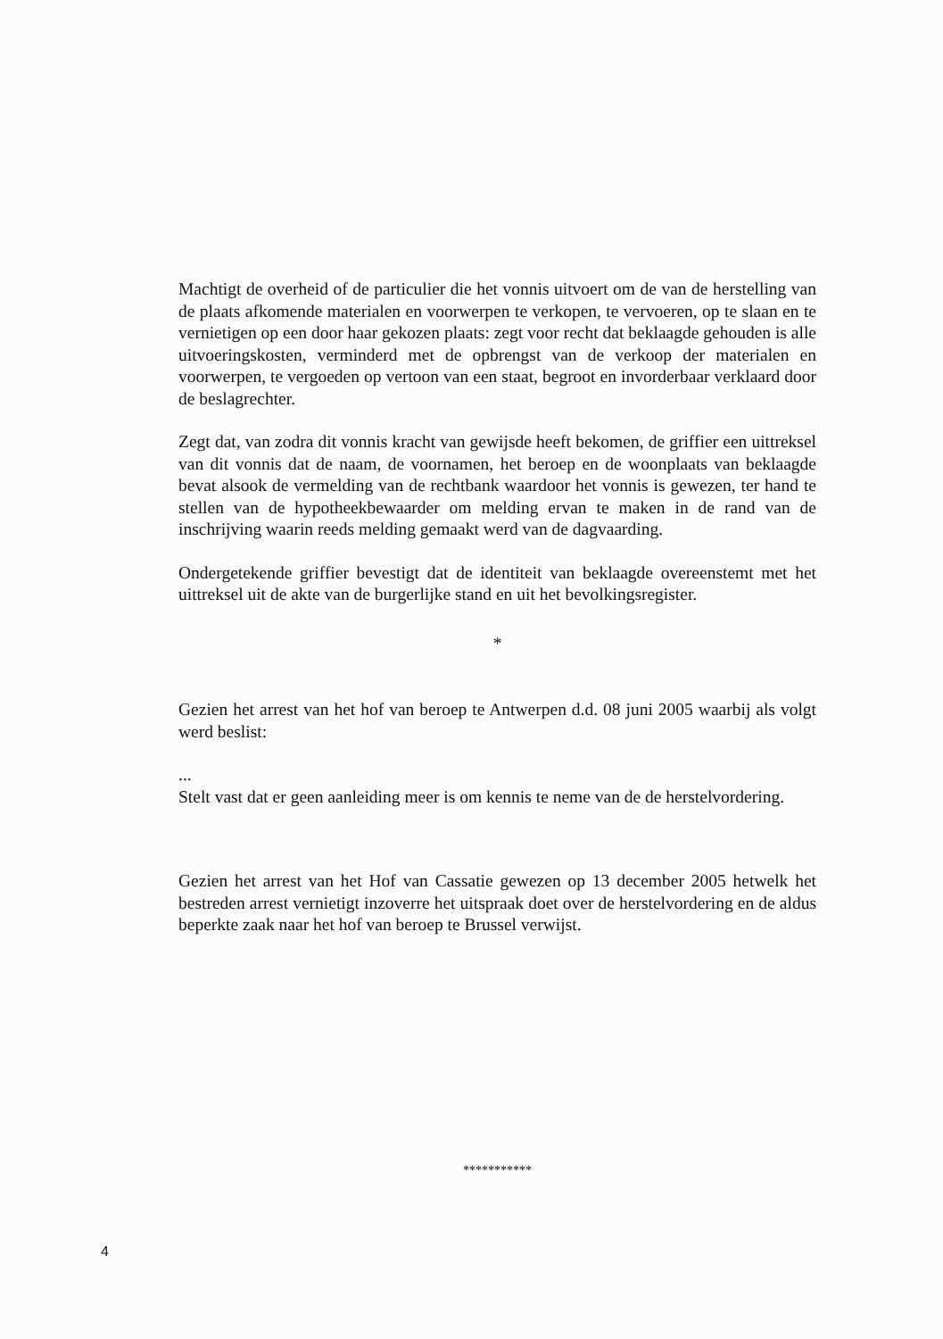Machtigt de overheid of de particulier die het vonnis uitvoert om de van de herstelling van de plaats afkomende materialen en voorwerpen te verkopen, te vervoeren, op te slaan en te vernietigen op een door haar gekozen plaats: zegt voor recht dat beklaagde gehouden is alle uitvoeringskosten, verminderd met de opbrengst van de verkoop der materialen en voorwerpen, te vergoeden op vertoon van een staat, begroot en invorderbaar verklaard door de beslagrechter.
Zegt dat, van zodra dit vonnis kracht van gewijsde heeft bekomen, de griffier een uittreksel van dit vonnis dat de naam, de voornamen, het beroep en de woonplaats van beklaagde bevat alsook de vermelding van de rechtbank waardoor het vonnis is gewezen, ter hand te stellen van de hypotheekbewaarder om melding ervan te maken in de rand van de inschrijving waarin reeds melding gemaakt werd van de dagvaarding.
Ondergetekende griffier bevestigt dat de identiteit van beklaagde overeenstemt met het uittreksel uit de akte van de burgerlijke stand en uit het bevolkingsregister.
*
Gezien het arrest van het hof van beroep te Antwerpen d.d. 08 juni 2005 waarbij als volgt werd beslist:
...
Stelt vast dat er geen aanleiding meer is om kennis te neme van de de herstelvordering.
Gezien het arrest van het Hof van Cassatie gewezen op 13 december 2005 hetwelk het bestreden arrest vernietigt inzoverre het uitspraak doet over de herstelvordering en de aldus beperkte zaak naar het hof van beroep te Brussel verwijst.
***********
4